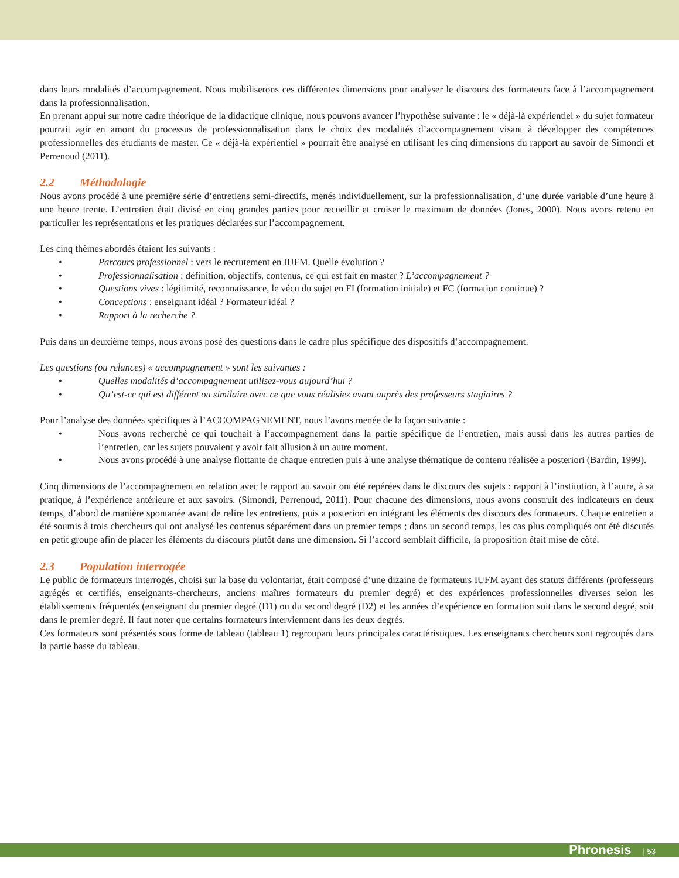dans leurs modalités d’accompagnement. Nous mobiliserons ces différentes dimensions pour analyser le discours des formateurs face à l’accompagnement dans la professionnalisation.
En prenant appui sur notre cadre théorique de la didactique clinique, nous pouvons avancer l’hypothèse suivante : le « déjà-là expérientiel » du sujet formateur pourrait agir en amont du processus de professionnalisation dans le choix des modalités d’accompagnement visant à développer des compétences professionnelles des étudiants de master. Ce « déjà-là expérientiel » pourrait être analysé en utilisant les cinq dimensions du rapport au savoir de Simondi et Perrenoud (2011).
2.2 Méthodologie
Nous avons procédé à une première série d’entretiens semi-directifs, menés individuellement, sur la professionnalisation, d’une durée variable d’une heure à une heure trente. L’entretien était divisé en cinq grandes parties pour recueillir et croiser le maximum de données (Jones, 2000). Nous avons retenu en particulier les représentations et les pratiques déclarées sur l’accompagnement.
Les cinq thèmes abordés étaient les suivants :
• Parcours professionnel : vers le recrutement en IUFM. Quelle évolution ?
• Professionnalisation : définition, objectifs, contenus, ce qui est fait en master ? L’accompagnement ?
• Questions vives : légitimité, reconnaissance, le vécu du sujet en FI (formation initiale) et FC (formation continue) ?
• Conceptions : enseignant idéal ? Formateur idéal ?
• Rapport à la recherche ?
Puis dans un deuxième temps, nous avons posé des questions dans le cadre plus spécifique des dispositifs d’accompagnement.
Les questions (ou relances) « accompagnement » sont les suivantes :
• Quelles modalités d’accompagnement utilisez-vous aujourd’hui ?
• Qu’est-ce qui est différent ou similaire avec ce que vous réalisiez avant auprès des professeurs stagiaires ?
Pour l’analyse des données spécifiques à l’ACCOMPAGNEMENT, nous l’avons menée de la façon suivante :
• Nous avons recherché ce qui touchait à l’accompagnement dans la partie spécifique de l’entretien, mais aussi dans les autres parties de l’entretien, car les sujets pouvaient y avoir fait allusion à un autre moment.
• Nous avons procédé à une analyse flottante de chaque entretien puis à une analyse thématique de contenu réalisée a posteriori (Bardin, 1999).
Cinq dimensions de l’accompagnement en relation avec le rapport au savoir ont été repérées dans le discours des sujets : rapport à l’institution, à l’autre, à sa pratique, à l’expérience antérieure et aux savoirs. (Simondi, Perrenoud, 2011). Pour chacune des dimensions, nous avons construit des indicateurs en deux temps, d’abord de manière spontanée avant de relire les entretiens, puis a posteriori en intégrant les éléments des discours des formateurs. Chaque entretien a été soumis à trois chercheurs qui ont analysé les contenus séparément dans un premier temps ; dans un second temps, les cas plus compliqués ont été discutés en petit groupe afin de placer les éléments du discours plutôt dans une dimension. Si l’accord semblait difficile, la proposition était mise de côté.
2.3 Population interrogée
Le public de formateurs interrogés, choisi sur la base du volontariat, était composé d’une dizaine de formateurs IUFM ayant des statuts différents (professeurs agrégés et certifiés, enseignants-chercheurs, anciens maîtres formateurs du premier degré) et des expériences professionnelles diverses selon les établissements fréquentés (enseignant du premier degré (D1) ou du second degré (D2) et les années d’expérience en formation soit dans le second degré, soit dans le premier degré. Il faut noter que certains formateurs interviennent dans les deux degrés.
Ces formateurs sont présentés sous forme de tableau (tableau 1) regroupant leurs principales caractéristiques. Les enseignants chercheurs sont regroupés dans la partie basse du tableau.
Phronesis | 53